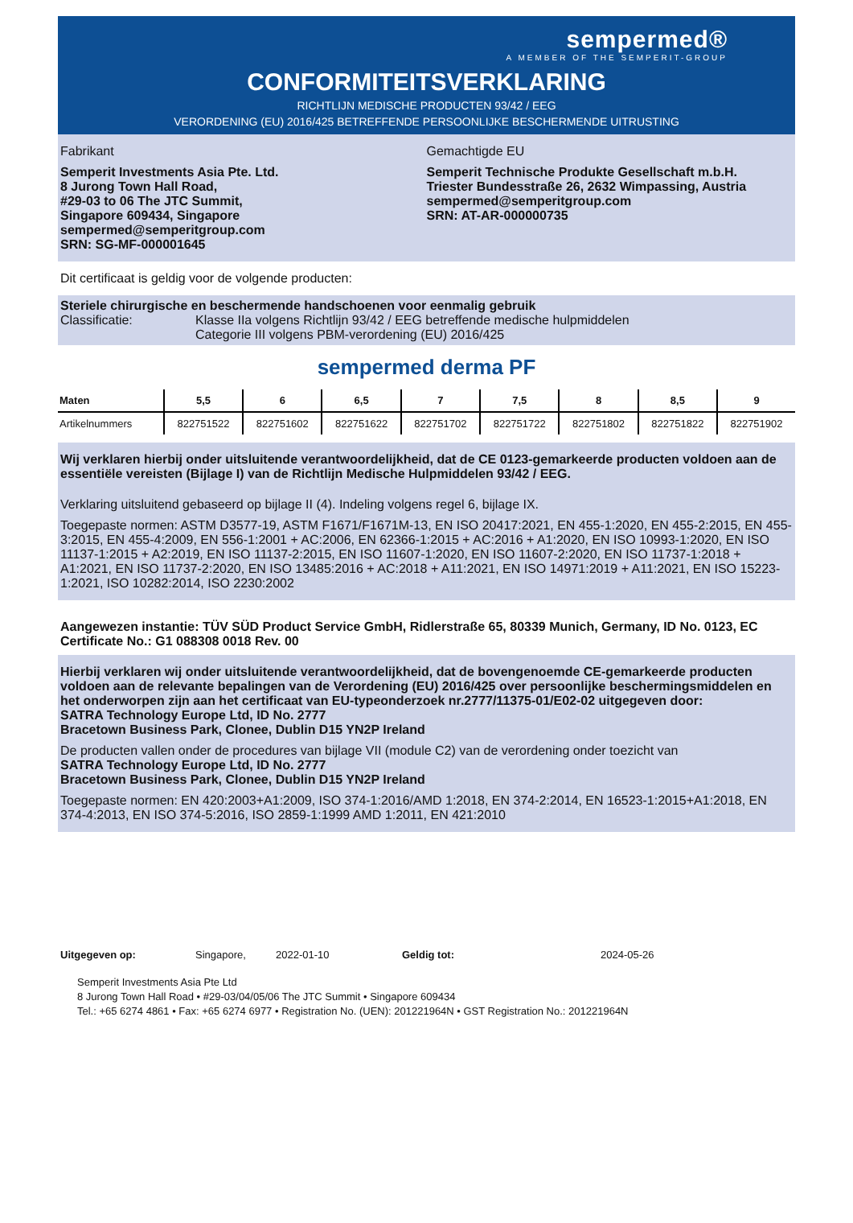sempermed®
A MEMBER OF THE SEMPERIT-GROUP
CONFORMITEITSVERKLARING
RICHTLIJN MEDISCHE PRODUCTEN 93/42 / EEG
VERORDENING (EU) 2016/425 BETREFFENDE PERSOONLIJKE BESCHERMENDE UITRUSTING
Fabrikant
Semperit Investments Asia Pte. Ltd.
8 Jurong Town Hall Road,
#29-03 to 06 The JTC Summit,
Singapore 609434, Singapore
sempermed@semperitgroup.com
SRN: SG-MF-000001645
Gemachtigde EU
Semperit Technische Produkte Gesellschaft m.b.H.
Triester Bundesstraße 26, 2632 Wimpassing, Austria
sempermed@semperitgroup.com
SRN: AT-AR-000000735
Dit certificaat is geldig voor de volgende producten:
Steriele chirurgische en beschermende handschoenen voor eenmalig gebruik
Classificatie: Klasse IIa volgens Richtlijn 93/42 / EEG betreffende medische hulpmiddelen
Categorie III volgens PBM-verordening (EU) 2016/425
sempermed derma PF
| Maten | 5,5 | 6 | 6,5 | 7 | 7,5 | 8 | 8,5 | 9 |
| --- | --- | --- | --- | --- | --- | --- | --- | --- |
| Artikelnummers | 822751522 | 822751602 | 822751622 | 822751702 | 822751722 | 822751802 | 822751822 | 822751902 |
Wij verklaren hierbij onder uitsluitende verantwoordelijkheid, dat de CE 0123-gemarkeerde producten voldoen aan de essentiële vereisten (Bijlage I) van de Richtlijn Medische Hulpmiddelen 93/42 / EEG.
Verklaring uitsluitend gebaseerd op bijlage II (4). Indeling volgens regel 6, bijlage IX.
Toegepaste normen: ASTM D3577-19, ASTM F1671/F1671M-13, EN ISO 20417:2021, EN 455-1:2020, EN 455-2:2015, EN 455-3:2015, EN 455-4:2009, EN 556-1:2001 + AC:2006, EN 62366-1:2015 + AC:2016 + A1:2020, EN ISO 10993-1:2020, EN ISO 11137-1:2015 + A2:2019, EN ISO 11137-2:2015, EN ISO 11607-1:2020, EN ISO 11607-2:2020, EN ISO 11737-1:2018 + A1:2021, EN ISO 11737-2:2020, EN ISO 13485:2016 + AC:2018 + A11:2021, EN ISO 14971:2019 + A11:2021, EN ISO 15223-1:2021, ISO 10282:2014, ISO 2230:2002
Aangewezen instantie: TÜV SÜD Product Service GmbH, Ridlerstraße 65, 80339 Munich, Germany, ID No. 0123, EC Certificate No.: G1 088308 0018 Rev. 00
Hierbij verklaren wij onder uitsluitende verantwoordelijkheid, dat de bovengenoemde CE-gemarkeerde producten voldoen aan de relevante bepalingen van de Verordening (EU) 2016/425 over persoonlijke beschermingsmiddelen en het onderworpen zijn aan het certificaat van EU-typeonderzoek nr.2777/11375-01/E02-02 uitgegeven door:
SATRA Technology Europe Ltd, ID No. 2777
Bracetown Business Park, Clonee, Dublin D15 YN2P Ireland
De producten vallen onder de procedures van bijlage VII (module C2) van de verordening onder toezicht van
SATRA Technology Europe Ltd, ID No. 2777
Bracetown Business Park, Clonee, Dublin D15 YN2P Ireland
Toegepaste normen: EN 420:2003+A1:2009, ISO 374-1:2016/AMD 1:2018, EN 374-2:2014, EN 16523-1:2015+A1:2018, EN 374-4:2013, EN ISO 374-5:2016, ISO 2859-1:1999 AMD 1:2011, EN 421:2010
Uitgegeven op: Singapore, 2022-01-10 Geldig tot: 2024-05-26
Semperit Investments Asia Pte Ltd
8 Jurong Town Hall Road • #29-03/04/05/06 The JTC Summit • Singapore 609434
Tel.: +65 6274 4861 • Fax: +65 6274 6977 • Registration No. (UEN): 201221964N • GST Registration No.: 201221964N